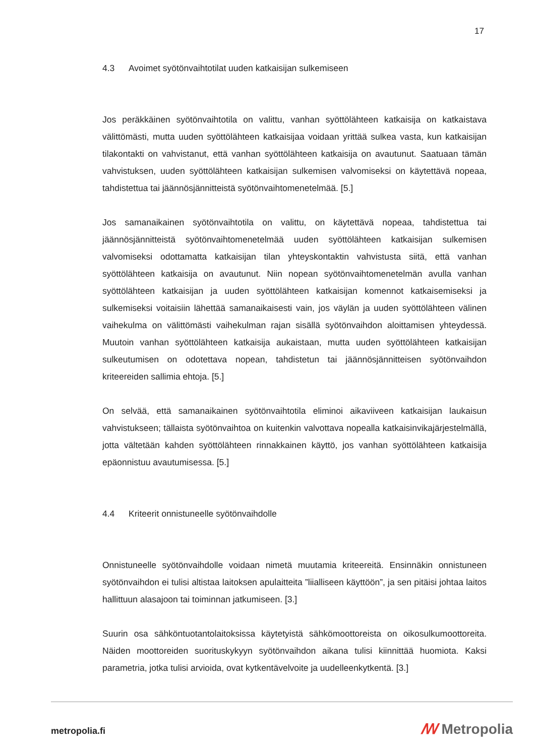17
4.3 Avoimet syötönvaihtotilat uuden katkaisijan sulkemiseen
Jos peräkkäinen syötönvaihtotila on valittu, vanhan syöttölähteen katkaisija on katkaistava välittömästi, mutta uuden syöttölähteen katkaisijaa voidaan yrittää sulkea vasta, kun katkaisijan tilakontakti on vahvistanut, että vanhan syöttölähteen katkaisija on avautunut. Saatuaan tämän vahvistuksen, uuden syöttölähteen katkaisijan sulkemisen valvomiseksi on käytettävä nopeaa, tahdistettua tai jäännösjännitteistä syötönvaihtomenetelmää. [5.]
Jos samanaikainen syötönvaihtotila on valittu, on käytettävä nopeaa, tahdistettua tai jäännösjännitteistä syötönvaihtomenetelmää uuden syöttölähteen katkaisijan sulkemisen valvomiseksi odottamatta katkaisijan tilan yhteyskontaktin vahvistusta siitä, että vanhan syöttölähteen katkaisija on avautunut. Niin nopean syötönvaihtomenetelmän avulla vanhan syöttölähteen katkaisijan ja uuden syöttölähteen katkaisijan komennot katkaisemiseksi ja sulkemiseksi voitaisiin lähettää samanaikaisesti vain, jos väylän ja uuden syöttölähteen välinen vaihekulma on välittömästi vaihekulman rajan sisällä syötönvaihdon aloittamisen yhteydessä. Muutoin vanhan syöttölähteen katkaisija aukaistaan, mutta uuden syöttölähteen katkaisijan sulkeutumisen on odotettava nopean, tahdistetun tai jäännösjännitteisen syötönvaihdon kriteereiden sallimia ehtoja. [5.]
On selvää, että samanaikainen syötönvaihtotila eliminoi aikaviiveen katkaisijan laukaisun vahvistukseen; tällaista syötönvaihtoa on kuitenkin valvottava nopealla katkaisinvikajärjestelmällä, jotta vältetään kahden syöttölähteen rinnakkainen käyttö, jos vanhan syöttölähteen katkaisija epäonnistuu avautumisessa. [5.]
4.4 Kriteerit onnistuneelle syötönvaihdolle
Onnistuneelle syötönvaihdolle voidaan nimetä muutamia kriteereitä. Ensinnäkin onnistuneen syötönvaihdon ei tulisi altistaa laitoksen apulaitteita ”liialliseen käyttöön”, ja sen pitäisi johtaa laitos hallittuun alasajoon tai toiminnan jatkumiseen. [3.]
Suurin osa sähköntuotantolaitoksissa käytetyistä sähkömoottoreista on oikosulkumoottoreita. Näiden moottoreiden suorituskykyyn syötönvaihdon aikana tulisi kiinnittää huomiota. Kaksi parametria, jotka tulisi arvioida, ovat kytkentävelvoite ja uudelleenkytkentä. [3.]
metropolia.fi ꟿ Metropolia